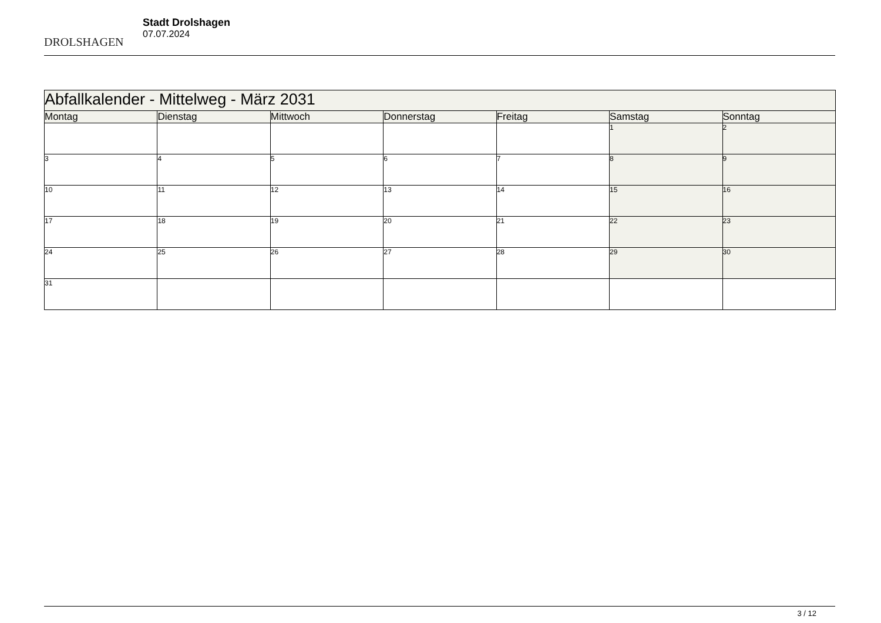DROLSHAGEN
Stadt Drolshagen
07.07.2024
| Abfallkalender - Mittelweg - März 2031 | | | | | | |
| --- | --- | --- | --- | --- | --- | --- |
| Montag | Dienstag | Mittwoch | Donnerstag | Freitag | Samstag | Sonntag |
| | | | | | 1 | 2 |
| 3 | 4 | 5 | 6 | 7 | 8 | 9 |
| 10 | 11 | 12 | 13 | 14 | 15 | 16 |
| 17 | 18 | 19 | 20 | 21 | 22 | 23 |
| 24 | 25 | 26 | 27 | 28 | 29 | 30 |
| 31 | | | | | | |
3 / 12